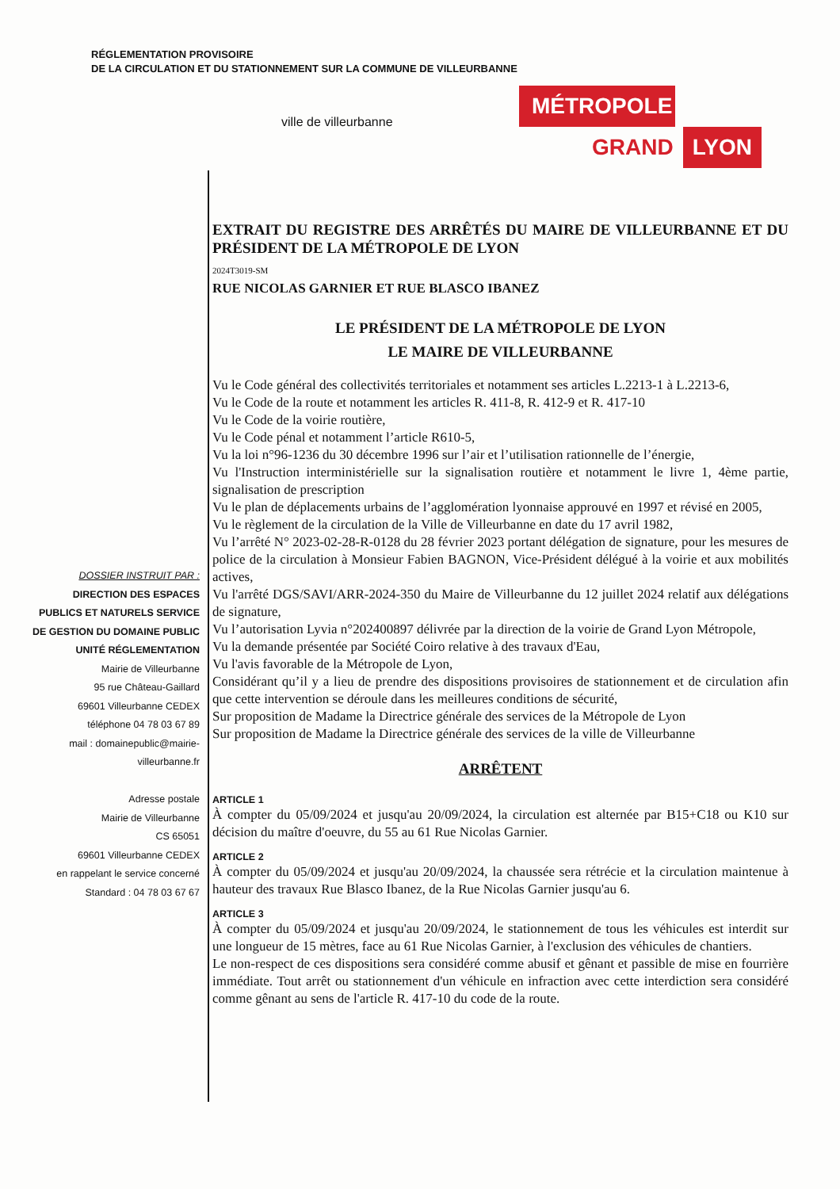RÉGLEMENTATION PROVISOIRE
DE LA CIRCULATION ET DU STATIONNEMENT SUR LA COMMUNE DE VILLEURBANNE
ville de villeurbanne
MÉTROPOLE
GRAND LYON
DOSSIER INSTRUIT PAR :
DIRECTION DES ESPACES PUBLICS ET NATURELS SERVICE DE GESTION DU DOMAINE PUBLIC UNITÉ RÉGLEMENTATION
Mairie de Villeurbanne
95 rue Château-Gaillard
69601 Villeurbanne CEDEX
téléphone 04 78 03 67 89
mail : domainepublic@mairie-villeurbanne.fr
Adresse postale
Mairie de Villeurbanne
CS 65051
69601 Villeurbanne CEDEX
en rappelant le service concerné
Standard : 04 78 03 67 67
EXTRAIT DU REGISTRE DES ARRÊTÉS DU MAIRE DE VILLEURBANNE ET DU PRÉSIDENT DE LA MÉTROPOLE DE LYON
2024T3019-SM
RUE NICOLAS GARNIER ET RUE BLASCO IBANEZ
LE PRÉSIDENT DE LA MÉTROPOLE DE LYON
LE MAIRE DE VILLEURBANNE
Vu le Code général des collectivités territoriales et notamment ses articles L.2213-1 à L.2213-6,
Vu le Code de la route et notamment les articles R. 411-8, R. 412-9 et R. 417-10
Vu le Code de la voirie routière,
Vu le Code pénal et notamment l’article R610-5,
Vu la loi n°96-1236 du 30 décembre 1996 sur l’air et l’utilisation rationnelle de l’énergie,
Vu l'Instruction interministérielle sur la signalisation routière et notamment le livre 1, 4ème partie, signalisation de prescription
Vu le plan de déplacements urbains de l’agglomération lyonnaise approuvé en 1997 et révisé en 2005,
Vu le règlement de la circulation de la Ville de Villeurbanne en date du 17 avril 1982,
Vu l’arrêté N° 2023-02-28-R-0128 du 28 février 2023 portant délégation de signature, pour les mesures de police de la circulation à Monsieur Fabien BAGNON, Vice-Président délégué à la voirie et aux mobilités actives,
Vu l'arrêté DGS/SAVI/ARR-2024-350 du Maire de Villeurbanne du 12 juillet 2024 relatif aux délégations de signature,
Vu l’autorisation Lyvia n°202400897 délivrée par la direction de la voirie de Grand Lyon Métropole,
Vu la demande présentée par Société Coiro relative à des travaux d'Eau,
Vu l'avis favorable de la Métropole de Lyon,
Considérant qu’il y a lieu de prendre des dispositions provisoires de stationnement et de circulation afin que cette intervention se déroule dans les meilleures conditions de sécurité,
Sur proposition de Madame la Directrice générale des services de la Métropole de Lyon
Sur proposition de Madame la Directrice générale des services de la ville de Villeurbanne
ARRÊTENT
ARTICLE 1
À compter du 05/09/2024 et jusqu'au 20/09/2024, la circulation est alternée par B15+C18 ou K10 sur décision du maître d'oeuvre, du 55 au 61 Rue Nicolas Garnier.
ARTICLE 2
À compter du 05/09/2024 et jusqu'au 20/09/2024, la chaussée sera rétrécie et la circulation maintenue à hauteur des travaux Rue Blasco Ibanez, de la Rue Nicolas Garnier jusqu'au 6.
ARTICLE 3
À compter du 05/09/2024 et jusqu'au 20/09/2024, le stationnement de tous les véhicules est interdit sur une longueur de 15 mètres, face au 61 Rue Nicolas Garnier, à l'exclusion des véhicules de chantiers.
Le non-respect de ces dispositions sera considéré comme abusif et gênant et passible de mise en fourrière immédiate. Tout arrêt ou stationnement d'un véhicule en infraction avec cette interdiction sera considéré comme gênant au sens de l'article R. 417-10 du code de la route.